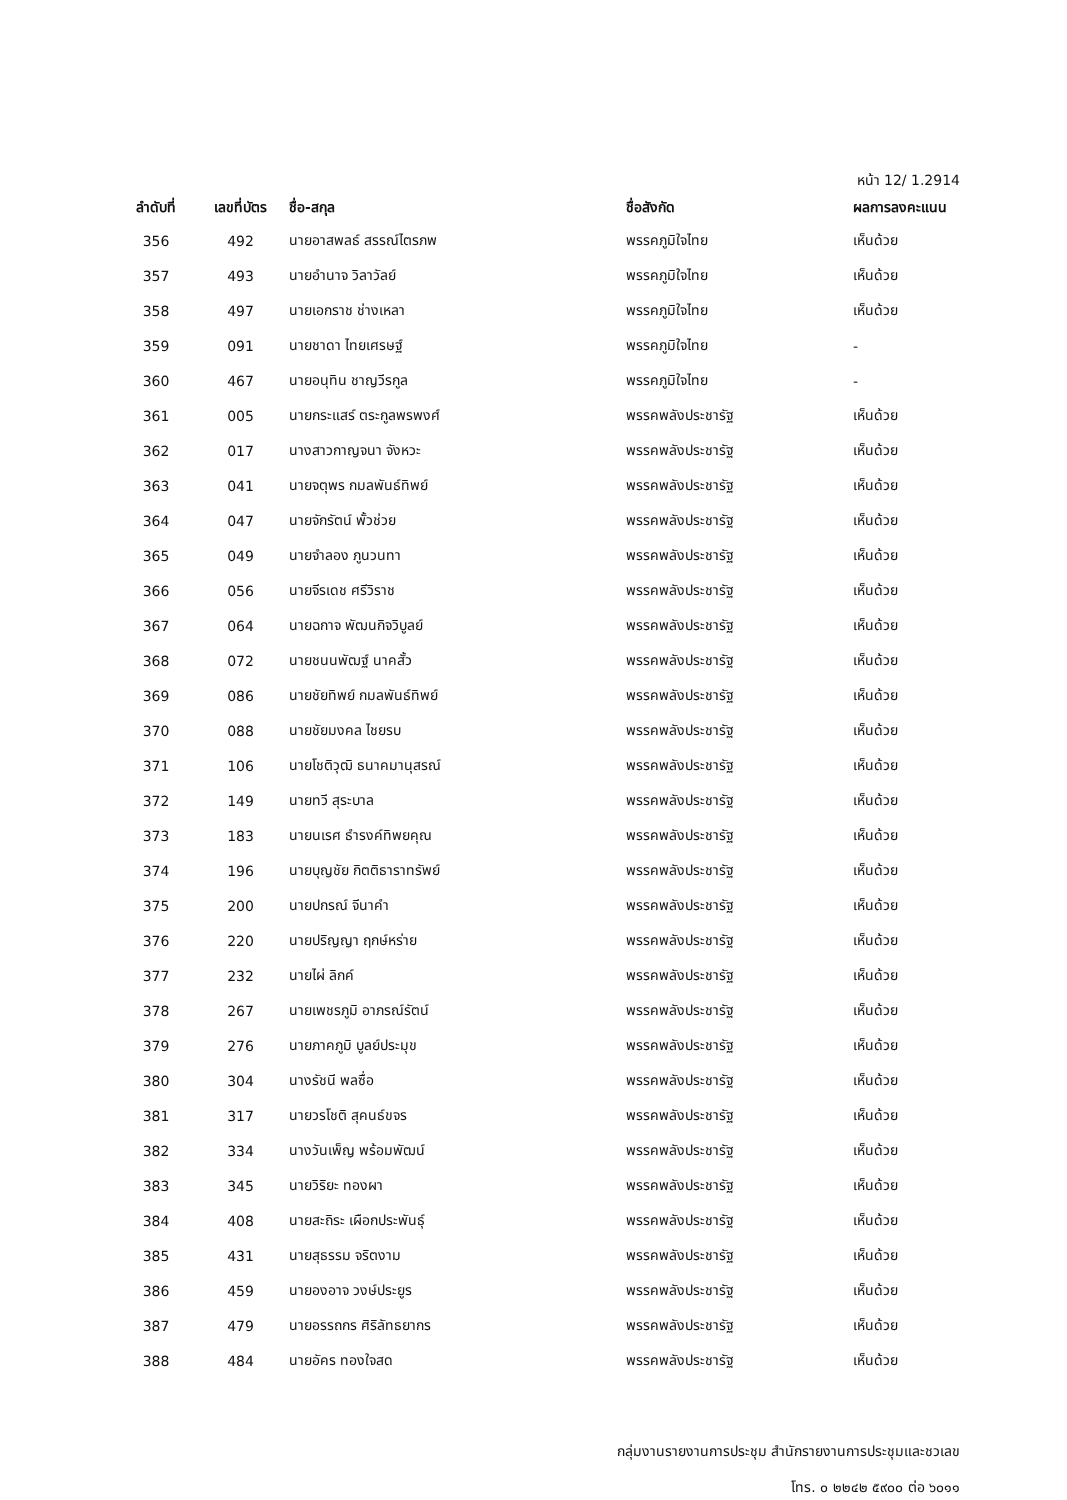หน้า 12/ 1.2914
| ลำดับที่ | เลขที่บัตร | ชื่อ-สกุล | ชื่อสังกัด | ผลการลงคะแนน |
| --- | --- | --- | --- | --- |
| 356 | 492 | นายอาสพลธ์ สรรณ์ไตรภพ | พรรคภูมิใจไทย | เห็นด้วย |
| 357 | 493 | นายอำนาจ วิลาวัลย์ | พรรคภูมิใจไทย | เห็นด้วย |
| 358 | 497 | นายเอกราช ช่างเหลา | พรรคภูมิใจไทย | เห็นด้วย |
| 359 | 091 | นายชาดา ไทยเศรษฐ์ | พรรคภูมิใจไทย | - |
| 360 | 467 | นายอนุทิน ชาญวีรกูล | พรรคภูมิใจไทย | - |
| 361 | 005 | นายกระแสร์ ตระกูลพรพงศ์ | พรรคพลังประชารัฐ | เห็นด้วย |
| 362 | 017 | นางสาวกาญจนา จังหวะ | พรรคพลังประชารัฐ | เห็นด้วย |
| 363 | 041 | นายจตุพร กมลพันธ์ทิพย์ | พรรคพลังประชารัฐ | เห็นด้วย |
| 364 | 047 | นายจักรัตน์ พั้วช่วย | พรรคพลังประชารัฐ | เห็นด้วย |
| 365 | 049 | นายจำลอง ภูนวนทา | พรรคพลังประชารัฐ | เห็นด้วย |
| 366 | 056 | นายจีรเดช ศรีวิราช | พรรคพลังประชารัฐ | เห็นด้วย |
| 367 | 064 | นายฉกาจ พัฒนกิจวิบูลย์ | พรรคพลังประชารัฐ | เห็นด้วย |
| 368 | 072 | นายชนนพัฒฐ์ นาคสั้ว | พรรคพลังประชารัฐ | เห็นด้วย |
| 369 | 086 | นายชัยทิพย์ กมลพันธ์ทิพย์ | พรรคพลังประชารัฐ | เห็นด้วย |
| 370 | 088 | นายชัยมงคล ไชยรบ | พรรคพลังประชารัฐ | เห็นด้วย |
| 371 | 106 | นายโชติวุฒิ ธนาคมานุสรณ์ | พรรคพลังประชารัฐ | เห็นด้วย |
| 372 | 149 | นายทวี สุระบาล | พรรคพลังประชารัฐ | เห็นด้วย |
| 373 | 183 | นายนเรศ ธำรงค์ทิพยคุณ | พรรคพลังประชารัฐ | เห็นด้วย |
| 374 | 196 | นายบุญชัย กิตติธาราทรัพย์ | พรรคพลังประชารัฐ | เห็นด้วย |
| 375 | 200 | นายปกรณ์ จีนาคำ | พรรคพลังประชารัฐ | เห็นด้วย |
| 376 | 220 | นายปริญญา ฤกษ์หร่าย | พรรคพลังประชารัฐ | เห็นด้วย |
| 377 | 232 | นายไผ่ ลิกค์ | พรรคพลังประชารัฐ | เห็นด้วย |
| 378 | 267 | นายเพชรภูมิ อาภรณ์รัตน์ | พรรคพลังประชารัฐ | เห็นด้วย |
| 379 | 276 | นายภาคภูมิ บูลย์ประมุข | พรรคพลังประชารัฐ | เห็นด้วย |
| 380 | 304 | นางรัชนี พลซื่อ | พรรคพลังประชารัฐ | เห็นด้วย |
| 381 | 317 | นายวรโชติ สุคนธ์ขจร | พรรคพลังประชารัฐ | เห็นด้วย |
| 382 | 334 | นางวันเพ็ญ พร้อมพัฒน์ | พรรคพลังประชารัฐ | เห็นด้วย |
| 383 | 345 | นายวิริยะ ทองผา | พรรคพลังประชารัฐ | เห็นด้วย |
| 384 | 408 | นายสะถิระ เผือกประพันธุ์ | พรรคพลังประชารัฐ | เห็นด้วย |
| 385 | 431 | นายสุธรรม จริตงาม | พรรคพลังประชารัฐ | เห็นด้วย |
| 386 | 459 | นายองอาจ วงษ์ประยูร | พรรคพลังประชารัฐ | เห็นด้วย |
| 387 | 479 | นายอรรถกร ศิริลัทธยากร | พรรคพลังประชารัฐ | เห็นด้วย |
| 388 | 484 | นายอัคร ทองใจสด | พรรคพลังประชารัฐ | เห็นด้วย |
กลุ่มงานรายงานการประชุม สำนักรายงานการประชุมและชวเลข
โทร. ๐ ๒๒๔๒ ๕๙๐๐ ต่อ ๖๐๑๑